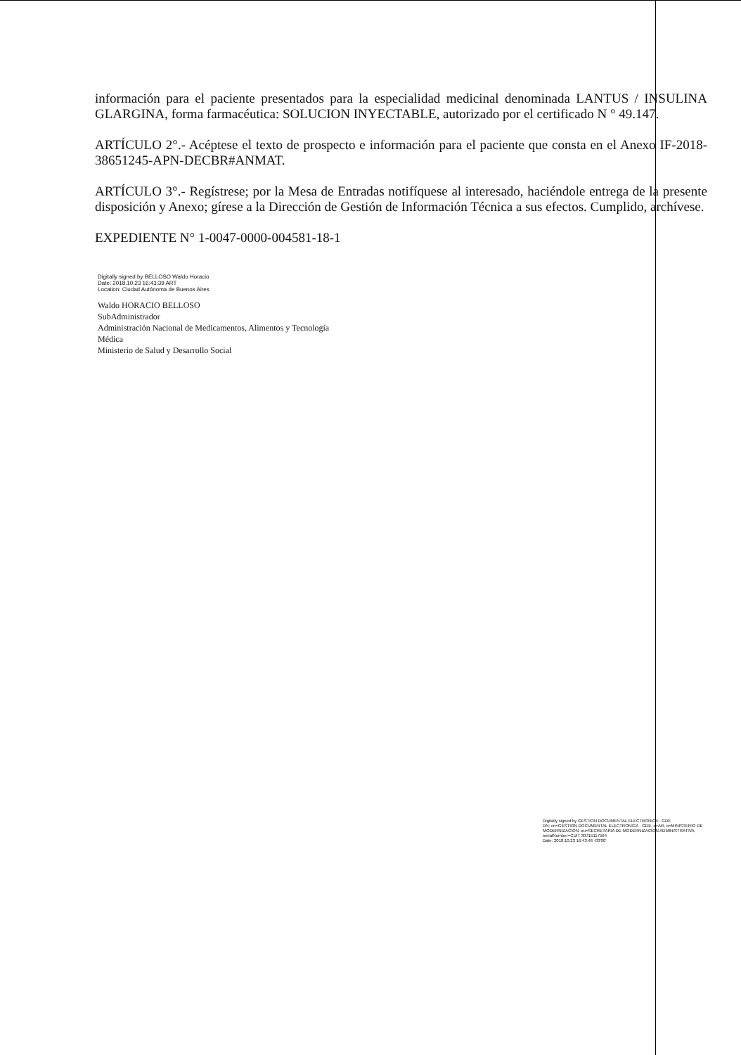información para el paciente presentados para la especialidad medicinal denominada LANTUS / INSULINA GLARGINA, forma farmacéutica: SOLUCION INYECTABLE, autorizado por el certificado N ° 49.147.
ARTÍCULO 2°.- Acéptese el texto de prospecto e información para el paciente que consta en el Anexo IF-2018-38651245-APN-DECBR#ANMAT.
ARTÍCULO 3°.- Regístrese; por la Mesa de Entradas notifíquese al interesado, haciéndole entrega de la presente disposición y Anexo; gírese a la Dirección de Gestión de Información Técnica a sus efectos. Cumplido, archívese.
EXPEDIENTE N° 1-0047-0000-004581-18-1
Digitally signed by BELLOSO Waldo Horacio
Date: 2018.10.23 16:43:39 ART
Location: Ciudad Autónoma de Buenos Aires
Waldo HORACIO BELLOSO
SubAdministrador
Administración Nacional de Medicamentos, Alimentos y Tecnología
Médica
Ministerio de Salud y Desarrollo Social
Digitally signed by GESTION DOCUMENTAL ELECTRONICA - GDE
DN: cn=GESTION DOCUMENTAL ELECTRONICA - GDE, c=AR, o=MINISTERIO DE MODERNIZACION, ou=SECRETARIA DE MODERNIZACION ADMINISTRATIVA, serialNumber=CUIT 30715117564
Date: 2018.10.23 16:43:46 -03'00'